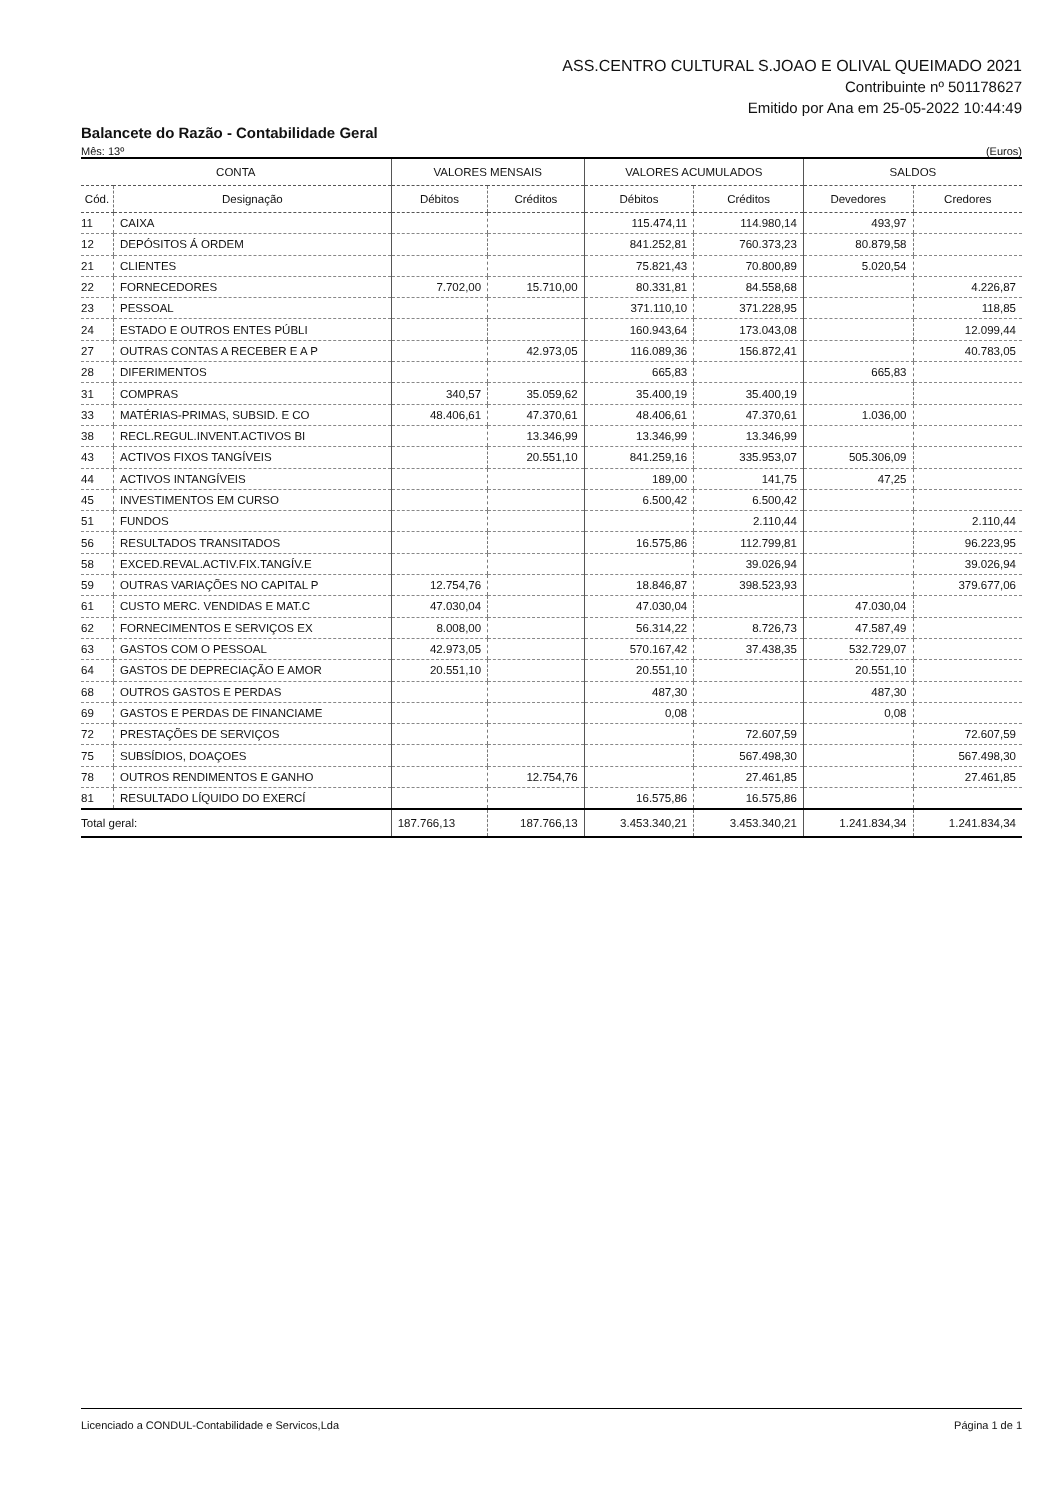ASS.CENTRO CULTURAL S.JOAO E OLIVAL QUEIMADO 2021
Contribuinte nº 501178627
Emitido por Ana em 25-05-2022 10:44:49
Balancete do Razão - Contabilidade Geral
Mês: 13º (Euros)
| CONTA | | VALORES MENSAIS | | VALORES ACUMULADOS | | SALDOS | |
| --- | --- | --- | --- | --- | --- | --- | --- |
| Cód. | Designação | Débitos | Créditos | Débitos | Créditos | Devedores | Credores |
| 11 | CAIXA | | | 115.474,11 | 114.980,14 | 493,97 | |
| 12 | DEPÓSITOS Á ORDEM | | | 841.252,81 | 760.373,23 | 80.879,58 | |
| 21 | CLIENTES | | | 75.821,43 | 70.800,89 | 5.020,54 | |
| 22 | FORNECEDORES | 7.702,00 | 15.710,00 | 80.331,81 | 84.558,68 | | 4.226,87 |
| 23 | PESSOAL | | | 371.110,10 | 371.228,95 | | 118,85 |
| 24 | ESTADO E OUTROS ENTES PÚBLI | | | 160.943,64 | 173.043,08 | | 12.099,44 |
| 27 | OUTRAS CONTAS A RECEBER E A P | | 42.973,05 | 116.089,36 | 156.872,41 | | 40.783,05 |
| 28 | DIFERIMENTOS | | | 665,83 | | 665,83 | |
| 31 | COMPRAS | 340,57 | 35.059,62 | 35.400,19 | 35.400,19 | | |
| 33 | MATÉRIAS-PRIMAS, SUBSID. E CO | 48.406,61 | 47.370,61 | 48.406,61 | 47.370,61 | 1.036,00 | |
| 38 | RECL.REGUL.INVENT.ACTIVOS BI | | 13.346,99 | 13.346,99 | 13.346,99 | | |
| 43 | ACTIVOS FIXOS TANGÍVEIS | | 20.551,10 | 841.259,16 | 335.953,07 | 505.306,09 | |
| 44 | ACTIVOS INTANGÍVEIS | | | 189,00 | 141,75 | 47,25 | |
| 45 | INVESTIMENTOS EM CURSO | | | 6.500,42 | 6.500,42 | | |
| 51 | FUNDOS | | | | 2.110,44 | | 2.110,44 |
| 56 | RESULTADOS TRANSITADOS | | | 16.575,86 | 112.799,81 | | 96.223,95 |
| 58 | EXCED.REVAL.ACTIV.FIX.TANGÍV.E | | | | 39.026,94 | | 39.026,94 |
| 59 | OUTRAS VARIAÇÕES NO CAPITAL P | 12.754,76 | | 18.846,87 | 398.523,93 | | 379.677,06 |
| 61 | CUSTO MERC. VENDIDAS E MAT.C | 47.030,04 | | 47.030,04 | | 47.030,04 | |
| 62 | FORNECIMENTOS E SERVIÇOS EX | 8.008,00 | | 56.314,22 | 8.726,73 | 47.587,49 | |
| 63 | GASTOS COM O PESSOAL | 42.973,05 | | 570.167,42 | 37.438,35 | 532.729,07 | |
| 64 | GASTOS DE DEPRECIAÇÃO E AMOR | 20.551,10 | | 20.551,10 | | 20.551,10 | |
| 68 | OUTROS GASTOS E PERDAS | | | 487,30 | | 487,30 | |
| 69 | GASTOS E PERDAS DE FINANCIAME | | | 0,08 | | 0,08 | |
| 72 | PRESTAÇÕES DE SERVIÇOS | | | | 72.607,59 | | 72.607,59 |
| 75 | SUBSÍDIOS, DOAÇOES | | | | 567.498,30 | | 567.498,30 |
| 78 | OUTROS RENDIMENTOS E GANHO | | 12.754,76 | | 27.461,85 | | 27.461,85 |
| 81 | RESULTADO LÍQUIDO DO EXERCÍ | | | 16.575,86 | 16.575,86 | | |
| Total geral: | | 187.766,13 | 187.766,13 | 3.453.340,21 | 3.453.340,21 | 1.241.834,34 | 1.241.834,34 |
Licenciado a CONDUL-Contabilidade e Servicos,Lda Página 1 de 1